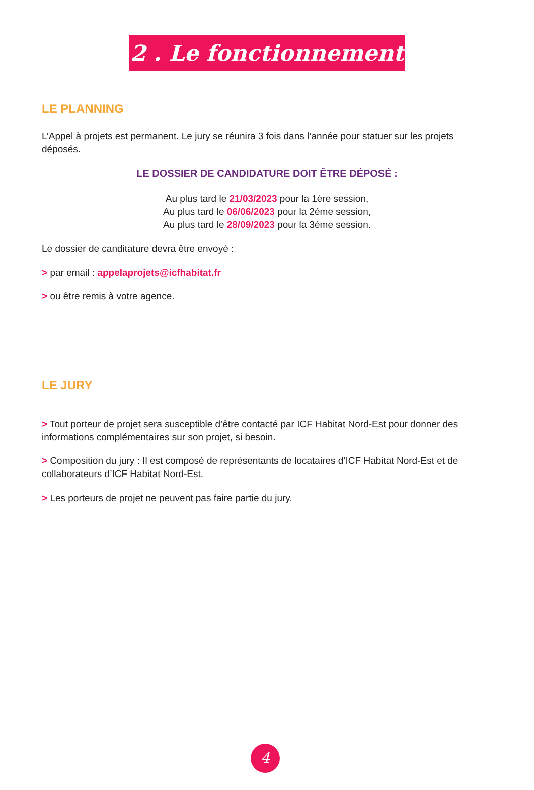2 . Le fonctionnement
LE PLANNING
L’Appel à projets est permanent. Le jury se réunira 3 fois dans l’année pour statuer sur les projets déposés.
LE DOSSIER DE CANDIDATURE DOIT ÊTRE DÉPOSÉ :
Au plus tard le 21/03/2023 pour la 1ère session,
Au plus tard le 06/06/2023 pour la 2ème session,
Au plus tard le 28/09/2023 pour la 3ème session.
Le dossier de canditature devra être envoyé :
> par email : appelaprojets@icfhabitat.fr
> ou être remis à votre agence.
LE JURY
> Tout porteur de projet sera susceptible d’être contacté par ICF Habitat Nord-Est pour donner des informations complémentaires sur son projet, si besoin.
> Composition du jury : Il est composé de représentants de locataires d’ICF Habitat Nord-Est et de collaborateurs d’ICF Habitat Nord-Est.
> Les porteurs de projet ne peuvent pas faire partie du jury.
4